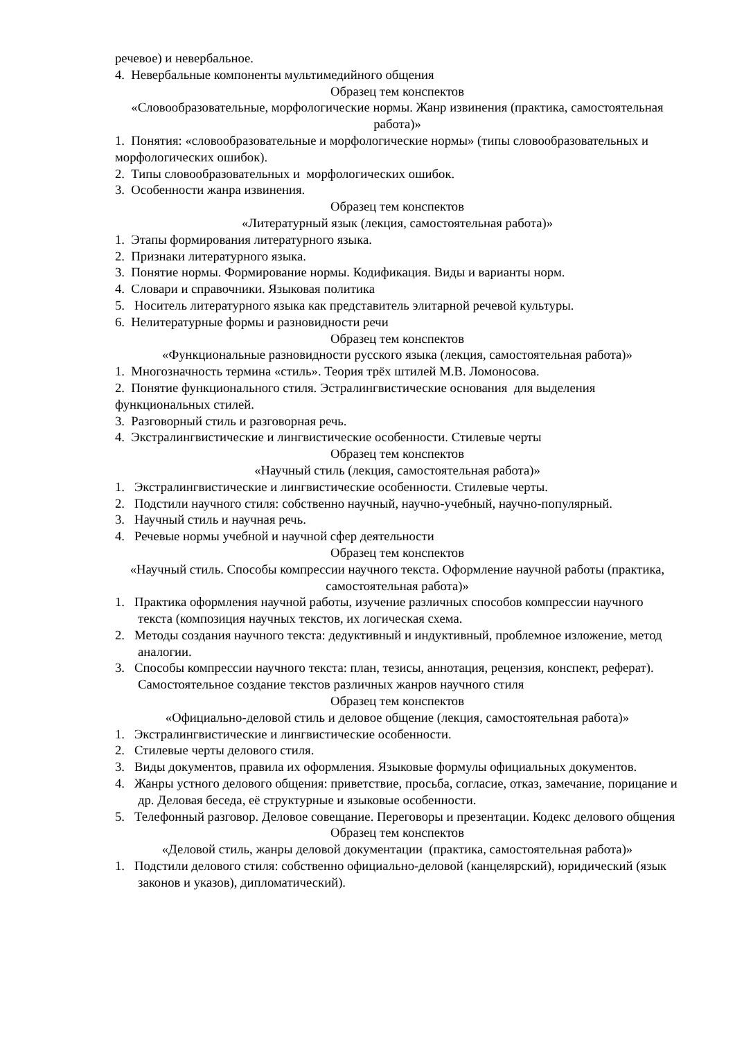речевое) и невербальное.
4. Невербальные компоненты мультимедийного общения
Образец тем конспектов
«Словообразовательные, морфологические нормы. Жанр извинения (практика, самостоятельная работа)»
1. Понятия: «словообразовательные и морфологические нормы» (типы словообразовательных и морфологических ошибок).
2. Типы словообразовательных и морфологических ошибок.
3. Особенности жанра извинения.
Образец тем конспектов
«Литературный язык (лекция, самостоятельная работа)»
1. Этапы формирования литературного языка.
2. Признаки литературного языка.
3. Понятие нормы. Формирование нормы. Кодификация. Виды и варианты норм.
4. Словари и справочники. Языковая политика
5. Носитель литературного языка как представитель элитарной речевой культуры.
6. Нелитературные формы и разновидности речи
Образец тем конспектов
«Функциональные разновидности русского языка (лекция, самостоятельная работа)»
1. Многозначность термина «стиль». Теория трёх штилей М.В. Ломоносова.
2. Понятие функционального стиля. Эстралингвистические основания для выделения функциональных стилей.
3. Разговорный стиль и разговорная речь.
4. Экстралингвистические и лингвистические особенности. Стилевые черты
Образец тем конспектов
«Научный стиль (лекция, самостоятельная работа)»
1. Экстралингвистические и лингвистические особенности. Стилевые черты.
2. Подстили научного стиля: собственно научный, научно-учебный, научно-популярный.
3. Научный стиль и научная речь.
4. Речевые нормы учебной и научной сфер деятельности
Образец тем конспектов
«Научный стиль. Способы компрессии научного текста. Оформление научной работы (практика, самостоятельная работа)»
1. Практика оформления научной работы, изучение различных способов компрессии научного текста (композиция научных текстов, их логическая схема.
2. Методы создания научного текста: дедуктивный и индуктивный, проблемное изложение, метод аналогии.
3. Способы компрессии научного текста: план, тезисы, аннотация, рецензия, конспект, реферат). Самостоятельное создание текстов различных жанров научного стиля
Образец тем конспектов
«Официально-деловой стиль и деловое общение (лекция, самостоятельная работа)»
1. Экстралингвистические и лингвистические особенности.
2. Стилевые черты делового стиля.
3. Виды документов, правила их оформления. Языковые формулы официальных документов.
4. Жанры устного делового общения: приветствие, просьба, согласие, отказ, замечание, порицание и др. Деловая беседа, её структурные и языковые особенности.
5. Телефонный разговор. Деловое совещание. Переговоры и презентации. Кодекс делового общения
Образец тем конспектов
«Деловой стиль, жанры деловой документации (практика, самостоятельная работа)»
1. Подстили делового стиля: собственно официально-деловой (канцелярский), юридический (язык законов и указов), дипломатический).